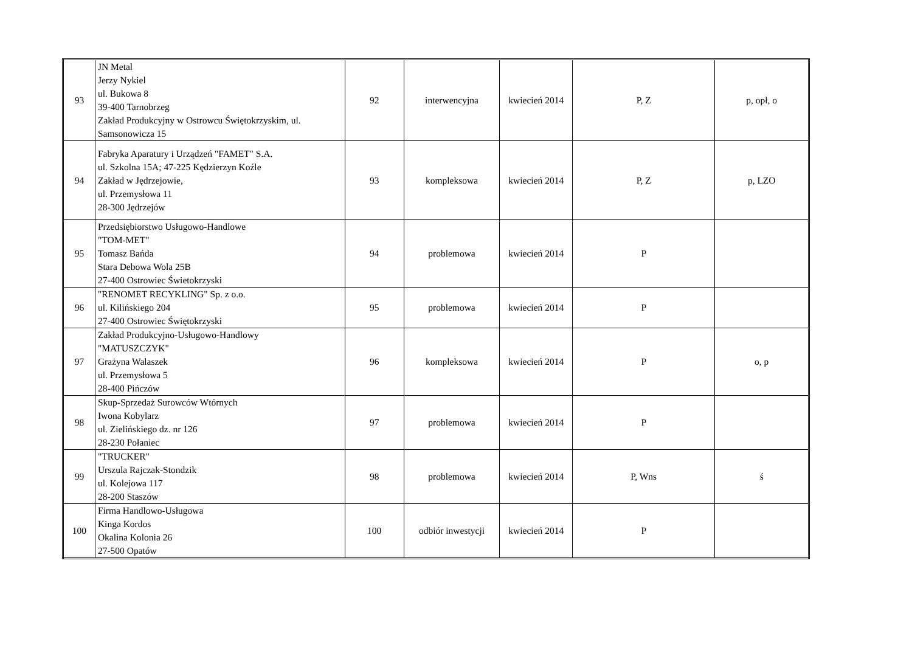| 93 | JN Metal Jerzy Nykiel ul. Bukowa 8 39-400 Tarnobrzeg Zakład Produkcyjny w Ostrowcu Świętokrzyskim, ul. Samsonowicza 15 | 92 | interwencyjna | kwiecień 2014 | P, Z | p, opł, o |
| 94 | Fabryka Aparatury i Urządzeń "FAMET" S.A. ul. Szkolna 15A; 47-225 Kędzierzyn Koźle Zakład w Jędrzejowie, ul. Przemysłowa 11 28-300 Jędrzejów | 93 | kompleksowa | kwiecień 2014 | P, Z | p, LZO |
| 95 | Przedsiębiorstwo Usługowo-Handlowe "TOM-MET" Tomasz Bańda Stara Debowa Wola 25B 27-400 Ostrowiec Świetokrzyski | 94 | problemowa | kwiecień 2014 | P | |
| 96 | "RENOMET RECYKLING" Sp. z o.o. ul. Kilińskiego 204 27-400 Ostrowiec Świętokrzyski | 95 | problemowa | kwiecień 2014 | P | |
| 97 | Zakład Produkcyjno-Usługowo-Handlowy "MATUSZCZYK" Grażyna Walaszek ul. Przemysłowa 5 28-400 Pińczów | 96 | kompleksowa | kwiecień 2014 | P | o, p |
| 98 | Skup-Sprzedaż Surowców Wtórnych Iwona Kobylarz ul. Zielińskiego dz. nr 126 28-230 Połaniec | 97 | problemowa | kwiecień 2014 | P | |
| 99 | "TRUCKER" Urszula Rajczak-Stondzik ul. Kolejowa 117 28-200 Staszów | 98 | problemowa | kwiecień 2014 | P, Wns | ś |
| 100 | Firma Handlowo-Usługowa Kinga Kordos Okalina Kolonia 26 27-500 Opatów | 100 | odbiór inwestycji | kwiecień 2014 | P | |